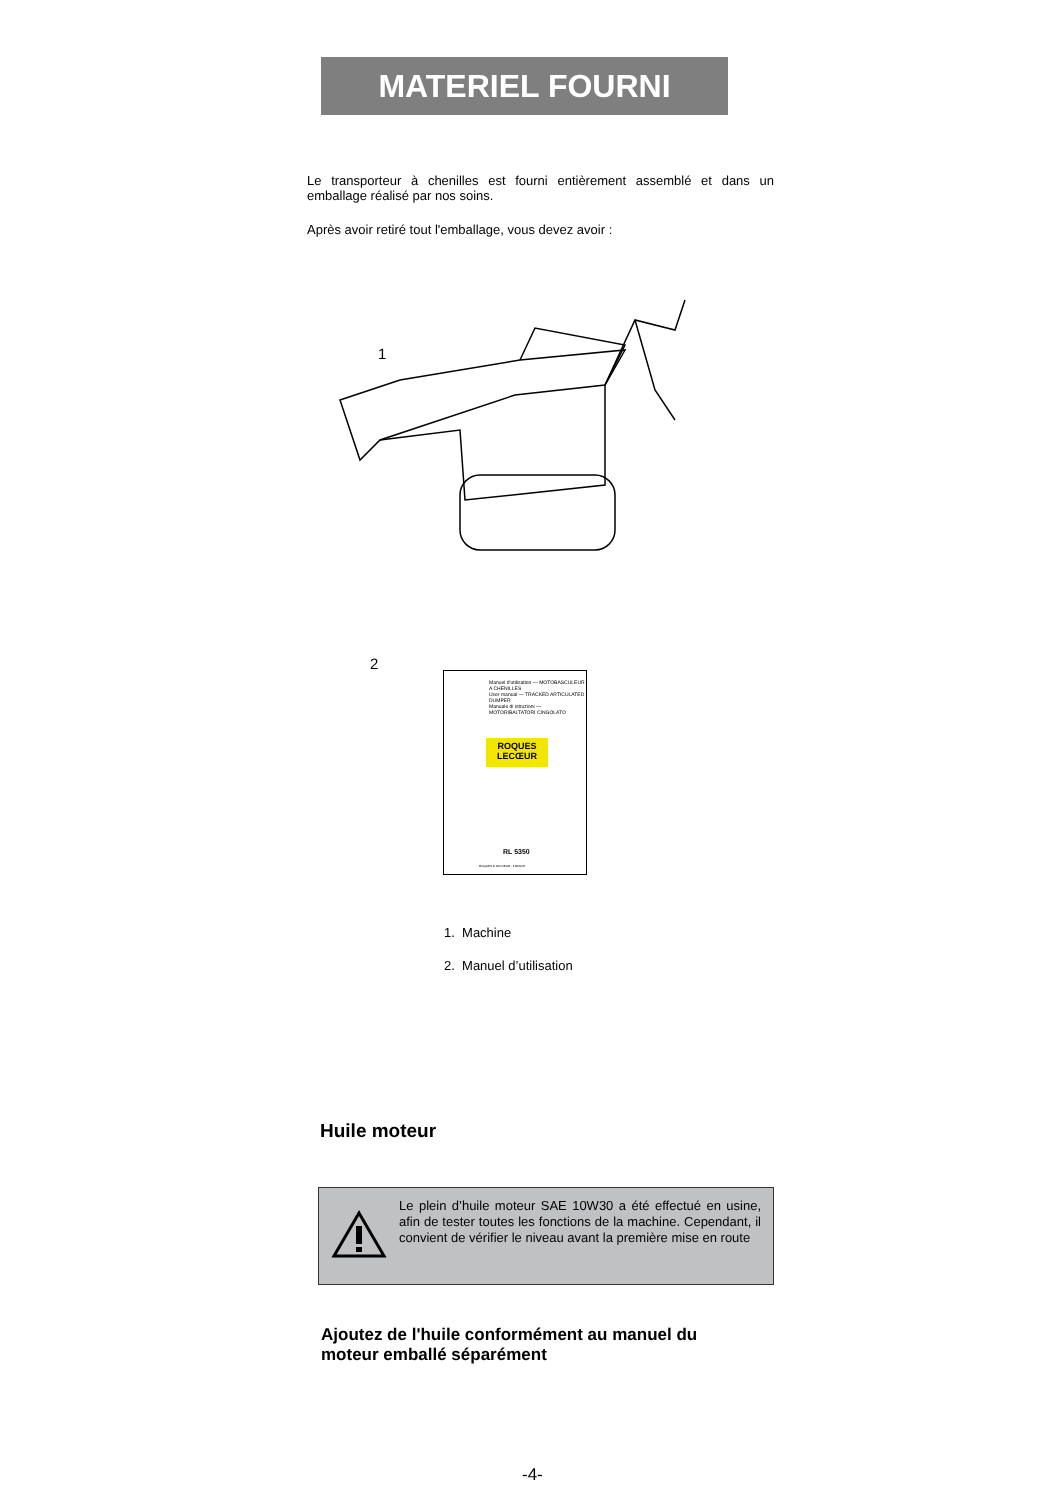MATERIEL FOURNI
Le transporteur à chenilles est fourni entièrement assemblé et dans un emballage réalisé par nos soins.
Après avoir retiré tout l'emballage, vous devez avoir :
1
2
Manuel d'utilisation — MOTOBASCULEUR A CHENILLES
User manual — TRACKED ARTICULATED DUMPER
Manuale di istruzioni — MOTORIBALTATORI CINGOLATO
ROQUES
LECŒUR
RL 5350
ROQUES & LECOEUR - FRANCE
1. Machine
2. Manuel d’utilisation
Huile moteur
Le plein d’huile moteur SAE 10W30 a été effectué en usine, afin de tester toutes les fonctions de la machine. Cependant, il convient de vérifier le niveau avant la première mise en route
Ajoutez de l'huile conformément au manuel du moteur emballé séparément
-4-